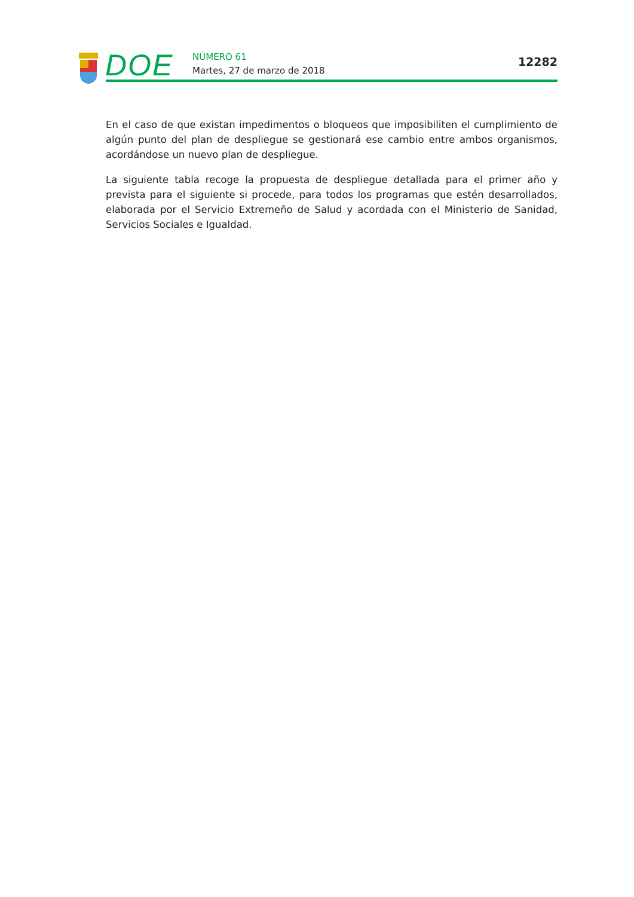DOE
NÚMERO 61
Martes, 27 de marzo de 2018
12282
En el caso de que existan impedimentos o bloqueos que imposibiliten el cumplimiento de algún punto del plan de despliegue se gestionará ese cambio entre ambos organismos, acordándose un nuevo plan de despliegue.
La siguiente tabla recoge la propuesta de despliegue detallada para el primer año y prevista para el siguiente si procede, para todos los programas que estén desarrollados, elaborada por el Servicio Extremeño de Salud y acordada con el Ministerio de Sanidad, Servicios Sociales e Igualdad.